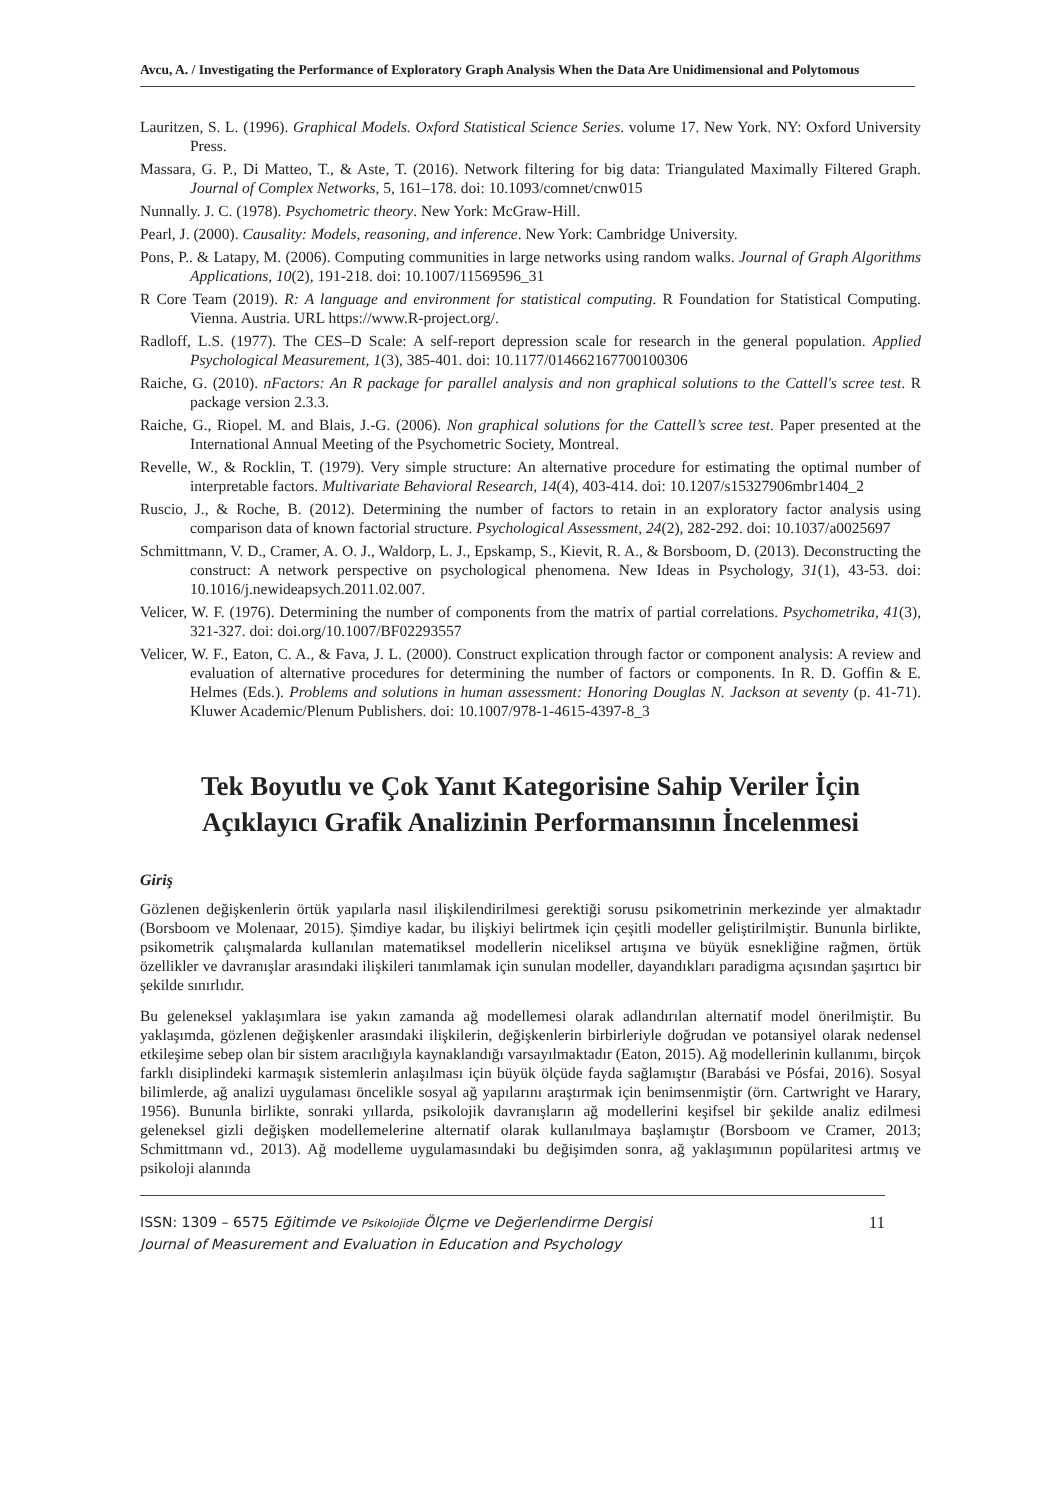Avcu, A. / Investigating the Performance of Exploratory Graph Analysis When the Data Are Unidimensional and Polytomous
Lauritzen, S. L. (1996). Graphical Models. Oxford Statistical Science Series. volume 17. New York. NY: Oxford University Press.
Massara, G. P., Di Matteo, T., & Aste, T. (2016). Network filtering for big data: Triangulated Maximally Filtered Graph. Journal of Complex Networks, 5, 161–178. doi: 10.1093/comnet/cnw015
Nunnally. J. C. (1978). Psychometric theory. New York: McGraw-Hill.
Pearl, J. (2000). Causality: Models, reasoning, and inference. New York: Cambridge University.
Pons, P.. & Latapy, M. (2006). Computing communities in large networks using random walks. Journal of Graph Algorithms Applications, 10(2), 191-218. doi: 10.1007/11569596_31
R Core Team (2019). R: A language and environment for statistical computing. R Foundation for Statistical Computing. Vienna. Austria. URL https://www.R-project.org/.
Radloff, L.S. (1977). The CES–D Scale: A self-report depression scale for research in the general population. Applied Psychological Measurement, 1(3), 385-401. doi: 10.1177/014662167700100306
Raiche, G. (2010). nFactors: An R package for parallel analysis and non graphical solutions to the Cattell's scree test. R package version 2.3.3.
Raiche, G., Riopel. M. and Blais, J.-G. (2006). Non graphical solutions for the Cattell’s scree test. Paper presented at the International Annual Meeting of the Psychometric Society, Montreal.
Revelle, W., & Rocklin, T. (1979). Very simple structure: An alternative procedure for estimating the optimal number of interpretable factors. Multivariate Behavioral Research, 14(4), 403-414. doi: 10.1207/s15327906mbr1404_2
Ruscio, J., & Roche, B. (2012). Determining the number of factors to retain in an exploratory factor analysis using comparison data of known factorial structure. Psychological Assessment, 24(2), 282-292. doi: 10.1037/a0025697
Schmittmann, V. D., Cramer, A. O. J., Waldorp, L. J., Epskamp, S., Kievit, R. A., & Borsboom, D. (2013). Deconstructing the construct: A network perspective on psychological phenomena. New Ideas in Psychology, 31(1), 43-53. doi: 10.1016/j.newideapsych.2011.02.007.
Velicer, W. F. (1976). Determining the number of components from the matrix of partial correlations. Psychometrika, 41(3), 321-327. doi: doi.org/10.1007/BF02293557
Velicer, W. F., Eaton, C. A., & Fava, J. L. (2000). Construct explication through factor or component analysis: A review and evaluation of alternative procedures for determining the number of factors or components. In R. D. Goffin & E. Helmes (Eds.). Problems and solutions in human assessment: Honoring Douglas N. Jackson at seventy (p. 41-71). Kluwer Academic/Plenum Publishers. doi: 10.1007/978-1-4615-4397-8_3
Tek Boyutlu ve Çok Yanıt Kategorisine Sahip Veriler İçin
Açıklayıcı Grafik Analizinin Performansının İncelenmesi
Giriş
Gözlenen değişkenlerin örtük yapılarla nasıl ilişkilendirilmesi gerektiği sorusu psikometrinin merkezinde yer almaktadır (Borsboom ve Molenaar, 2015). Şimdiye kadar, bu ilişkiyi belirtmek için çeşitli modeller geliştirilmiştir. Bununla birlikte, psikometrik çalışmalarda kullanılan matematiksel modellerin niceliksel artışına ve büyük esnekliğine rağmen, örtük özellikler ve davranışlar arasındaki ilişkileri tanımlamak için sunulan modeller, dayandıkları paradigma açısından şaşırtıcı bir şekilde sınırlıdır.
Bu geleneksel yaklaşımlara ise yakın zamanda ağ modellemesi olarak adlandırılan alternatif model önerilmiştir. Bu yaklaşımda, gözlenen değişkenler arasındaki ilişkilerin, değişkenlerin birbirleriyle doğrudan ve potansiyel olarak nedensel etkileşime sebep olan bir sistem aracılığıyla kaynaklandığı varsayılmaktadır (Eaton, 2015). Ağ modellerinin kullanımı, birçok farklı disiplindeki karmaşık sistemlerin anlaşılması için büyük ölçüde fayda sağlamıştır (Barabási ve Pósfai, 2016). Sosyal bilimlerde, ağ analizi uygulaması öncelikle sosyal ağ yapılarını araştırmak için benimsenmiştir (örn. Cartwright ve Harary, 1956). Bununla birlikte, sonraki yıllarda, psikolojik davranışların ağ modellerini keşifsel bir şekilde analiz edilmesi geleneksel gizli değişken modellemelerine alternatif olarak kullanılmaya başlamıştır (Borsboom ve Cramer, 2013; Schmittmann vd., 2013). Ağ modelleme uygulamasındaki bu değişimden sonra, ağ yaklaşımının popülaritesi artmış ve psikoloji alanında
ISSN: 1309 – 6575 Eğitimde ve Psikolojide Ölçme ve Değerlendirme Dergisi
Journal of Measurement and Evaluation in Education and Psychology
11